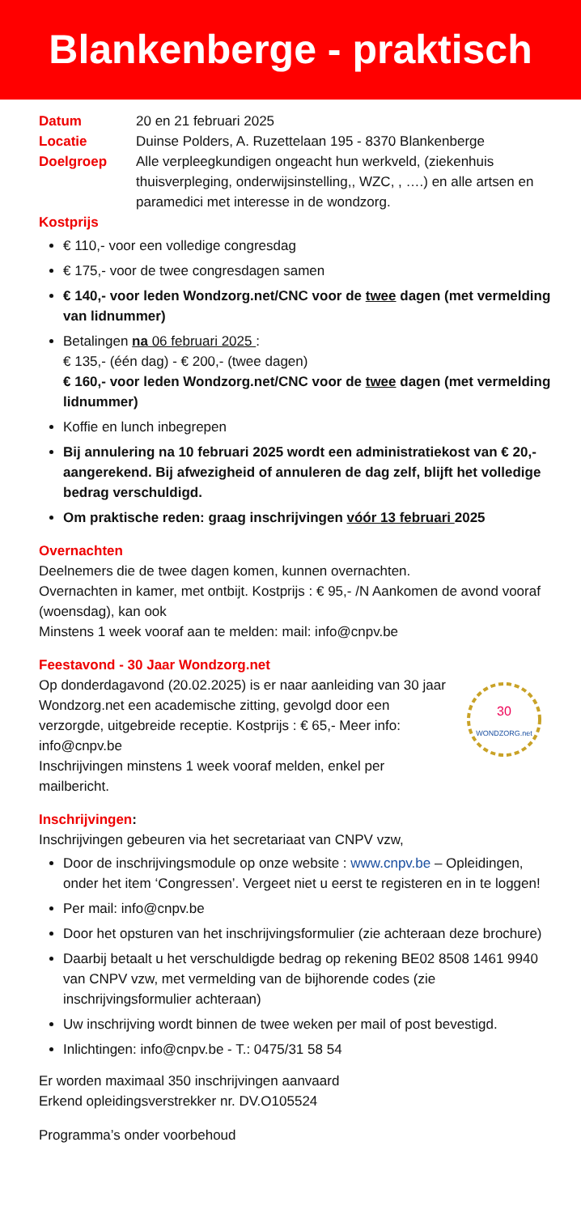Blankenberge - praktisch
Datum 20 en 21 februari 2025
Locatie Duinse Polders, A. Ruzettelaan 195 - 8370 Blankenberge
Doelgroep Alle verpleegkundigen ongeacht hun werkveld, (ziekenhuis thuisverpleging, onderwijsinstelling,, WZC, , ….) en alle artsen en paramedici met interesse in de wondzorg.
Kostprijs
€ 110,- voor een volledige congresdag
€ 175,- voor de twee congresdagen samen
€ 140,- voor leden Wondzorg.net/CNC voor de twee dagen (met vermelding van lidnummer)
Betalingen na 06 februari 2025 :
€ 135,- (één dag) - € 200,- (twee dagen)
€ 160,- voor leden Wondzorg.net/CNC voor de twee dagen (met vermelding lidnummer)
Koffie en lunch inbegrepen
Bij annulering na 10 februari 2025 wordt een administratiekost van € 20,- aangerekend. Bij afwezigheid of annuleren de dag zelf, blijft het volledige bedrag verschuldigd.
Om praktische reden: graag inschrijvingen vóór 13 februari 2025
Overnachten
Deelnemers die de twee dagen komen, kunnen overnachten.
Overnachten in kamer, met ontbijt. Kostprijs : € 95,- /N Aankomen de avond vooraf (woensdag), kan ook
Minstens 1 week vooraf aan te melden: mail: info@cnpv.be
Feestavond - 30 Jaar Wondzorg.net
Op donderdagavond (20.02.2025) is er naar aanleiding van 30 jaar Wondzorg.net een academische zitting, gevolgd door een verzorgde, uitgebreide receptie. Kostprijs : € 65,- Meer info: info@cnpv.be
Inschrijvingen minstens 1 week vooraf melden, enkel per mailbericht.
30
WONDZORG.net
Inschrijvingen:
Inschrijvingen gebeuren via het secretariaat van CNPV vzw,
Door de inschrijvingsmodule op onze website : www.cnpv.be – Opleidingen, onder het item ‘Congressen’. Vergeet niet u eerst te registeren en in te loggen!
Per mail: info@cnpv.be
Door het opsturen van het inschrijvingsformulier (zie achteraan deze brochure)
Daarbij betaalt u het verschuldigde bedrag op rekening BE02 8508 1461 9940 van CNPV vzw, met vermelding van de bijhorende codes (zie inschrijvingsformulier achteraan)
Uw inschrijving wordt binnen de twee weken per mail of post bevestigd.
Inlichtingen: info@cnpv.be - T.: 0475/31 58 54
Er worden maximaal 350 inschrijvingen aanvaard
Erkend opleidingsverstrekker nr. DV.O105524
Programma’s onder voorbehoud